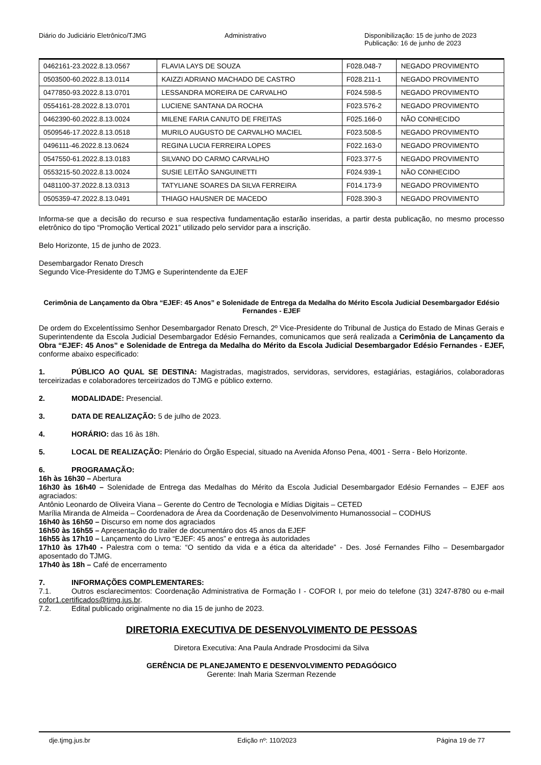Diário do Judiciário Eletrônico/TJMG
Administrativo Disponibilização: 15 de junho de 2023
Publicação: 16 de junho de 2023
| 0462161-23.2022.8.13.0567 | FLAVIA LAYS DE SOUZA | F028.048-7 | NEGADO PROVIMENTO |
| 0503500-60.2022.8.13.0114 | KAIZZI ADRIANO MACHADO DE CASTRO | F028.211-1 | NEGADO PROVIMENTO |
| 0477850-93.2022.8.13.0701 | LESSANDRA MOREIRA DE CARVALHO | F024.598-5 | NEGADO PROVIMENTO |
| 0554161-28.2022.8.13.0701 | LUCIENE SANTANA DA ROCHA | F023.576-2 | NEGADO PROVIMENTO |
| 0462390-60.2022.8.13.0024 | MILENE FARIA CANUTO DE FREITAS | F025.166-0 | NÃO CONHECIDO |
| 0509546-17.2022.8.13.0518 | MURILO AUGUSTO DE CARVALHO MACIEL | F023.508-5 | NEGADO PROVIMENTO |
| 0496111-46.2022.8.13.0624 | REGINA LUCIA FERREIRA LOPES | F022.163-0 | NEGADO PROVIMENTO |
| 0547550-61.2022.8.13.0183 | SILVANO DO CARMO CARVALHO | F023.377-5 | NEGADO PROVIMENTO |
| 0553215-50.2022.8.13.0024 | SUSIE LEITÃO SANGUINETTI | F024.939-1 | NÃO CONHECIDO |
| 0481100-37.2022.8.13.0313 | TATYLIANE SOARES DA SILVA FERREIRA | F014.173-9 | NEGADO PROVIMENTO |
| 0505359-47.2022.8.13.0491 | THIAGO HAUSNER DE MACEDO | F028.390-3 | NEGADO PROVIMENTO |
Informa-se que a decisão do recurso e sua respectiva fundamentação estarão inseridas, a partir desta publicação, no mesmo processo eletrônico do tipo “Promoção Vertical 2021” utilizado pelo servidor para a inscrição.
Belo Horizonte, 15 de junho de 2023.
Desembargador Renato Dresch
Segundo Vice-Presidente do TJMG e Superintendente da EJEF
Cerimônia de Lançamento da Obra “EJEF: 45 Anos” e Solenidade de Entrega da Medalha do Mérito Escola Judicial Desembargador Edésio Fernandes - EJEF
De ordem do Excelentíssimo Senhor Desembargador Renato Dresch, 2º Vice-Presidente do Tribunal de Justiça do Estado de Minas Gerais e Superintendente da Escola Judicial Desembargador Edésio Fernandes, comunicamos que será realizada a Cerimônia de Lançamento da Obra “EJEF: 45 Anos” e Solenidade de Entrega da Medalha do Mérito da Escola Judicial Desembargador Edésio Fernandes - EJEF, conforme abaixo especificado:
1. PÚBLICO AO QUAL SE DESTINA: Magistradas, magistrados, servidoras, servidores, estagiárias, estagiários, colaboradoras terceirizadas e colaboradores terceirizados do TJMG e público externo.
2. MODALIDADE: Presencial.
3. DATA DE REALIZAÇÃO: 5 de julho de 2023.
4. HORÁRIO: das 16 às 18h.
5. LOCAL DE REALIZAÇÃO: Plenário do Órgão Especial, situado na Avenida Afonso Pena, 4001 - Serra - Belo Horizonte.
6. PROGRAMAÇÃO:
16h às 16h30 – Abertura
16h30 às 16h40 – Solenidade de Entrega das Medalhas do Mérito da Escola Judicial Desembargador Edésio Fernandes – EJEF aos agraciados:
Antônio Leonardo de Oliveira Viana – Gerente do Centro de Tecnologia e Mídias Digitais – CETED
Marília Miranda de Almeida – Coordenadora de Área da Coordenação de Desenvolvimento Humanossocial – CODHUS
16h40 às 16h50 – Discurso em nome dos agraciados
16h50 às 16h55 – Apresentação do trailer de documentáro dos 45 anos da EJEF
16h55 às 17h10 – Lançamento do Livro “EJEF: 45 anos” e entrega às autoridades
17h10 às 17h40 - Palestra com o tema: “O sentido da vida e a ética da alteridade” - Des. José Fernandes Filho – Desembargador aposentado do TJMG.
17h40 às 18h – Café de encerramento
7. INFORMAÇÕES COMPLEMENTARES:
7.1. Outros esclarecimentos: Coordenação Administrativa de Formação I - COFOR I, por meio do telefone (31) 3247-8780 ou e-mail cofor1.certificados@tjmg.jus.br.
7.2. Edital publicado originalmente no dia 15 de junho de 2023.
DIRETORIA EXECUTIVA DE DESENVOLVIMENTO DE PESSOAS
Diretora Executiva: Ana Paula Andrade Prosdocimi da Silva
GERÊNCIA DE PLANEJAMENTO E DESENVOLVIMENTO PEDAGÓGICO
Gerente: Inah Maria Szerman Rezende
dje.tjmg.jus.br Edição nº: 110/2023 Página 19 de 77